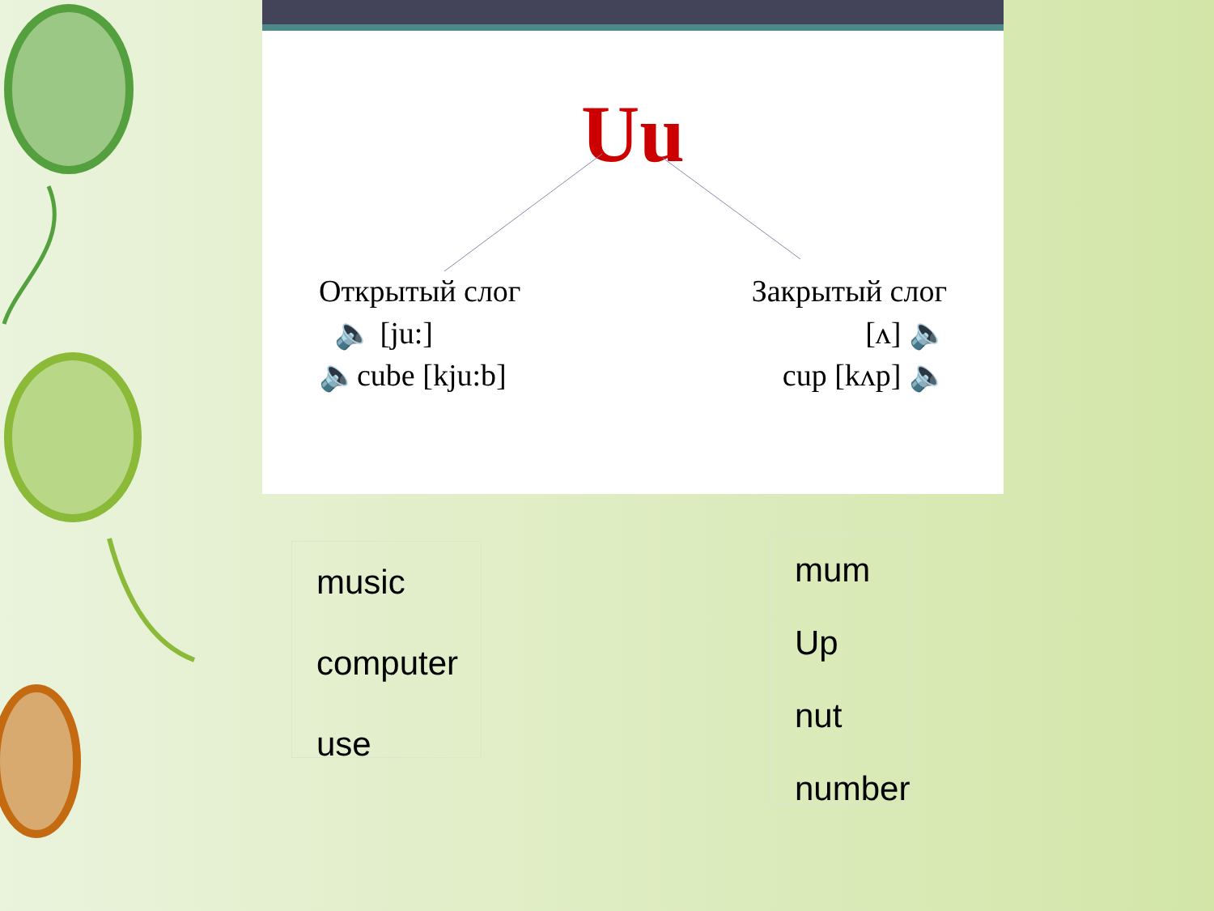Uu
Открытый слог
🔈 [ju:]
🔈cube [kju:b]
Закрытый слог
[ʌ] 🔈
cup [kʌp] 🔈
music
computer
use
mum
Up
nut
number